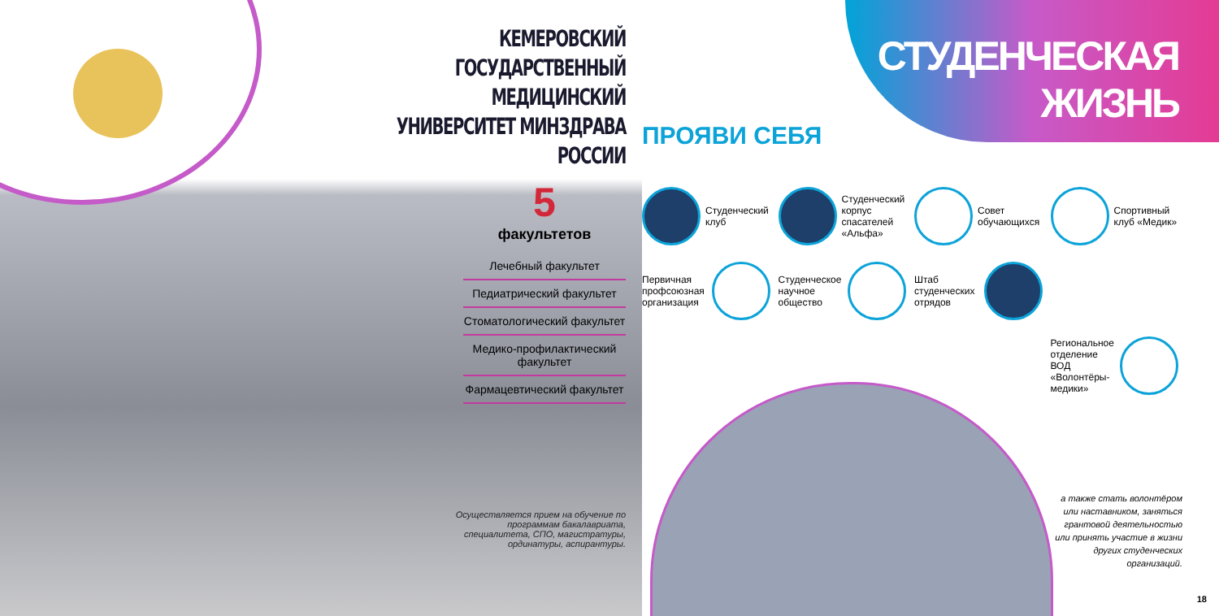КЕМЕРОВСКИЙ ГОСУДАРСТВЕННЫЙ МЕДИЦИНСКИЙ УНИВЕРСИТЕТ МИНЗДРАВА РОССИИ
5
факультетов
Лечебный факультет
Педиатрический факультет
Стоматологический факультет
Медико-профилактический факультет
Фармацевтический факультет
Осуществляется прием на обучение по программам бакалавриата, специалитета, СПО, магистратуры, ординатуры, аспирантуры.
СТУДЕНЧЕСКАЯ ЖИЗНЬ
ПРОЯВИ СЕБЯ
Студенческий клуб
Студенческий корпус спасателей «Альфа»
Совет обучающихся
Спортивный клуб «Медик»
Первичная профсоюзная организация
Студенческое научное общество
Штаб студенческих отрядов
Региональное отделение ВОД «Волонтёры-медики»
а также стать волонтёром или наставником, заняться грантовой деятельностью или принять участие в жизни других студенческих организаций.
18